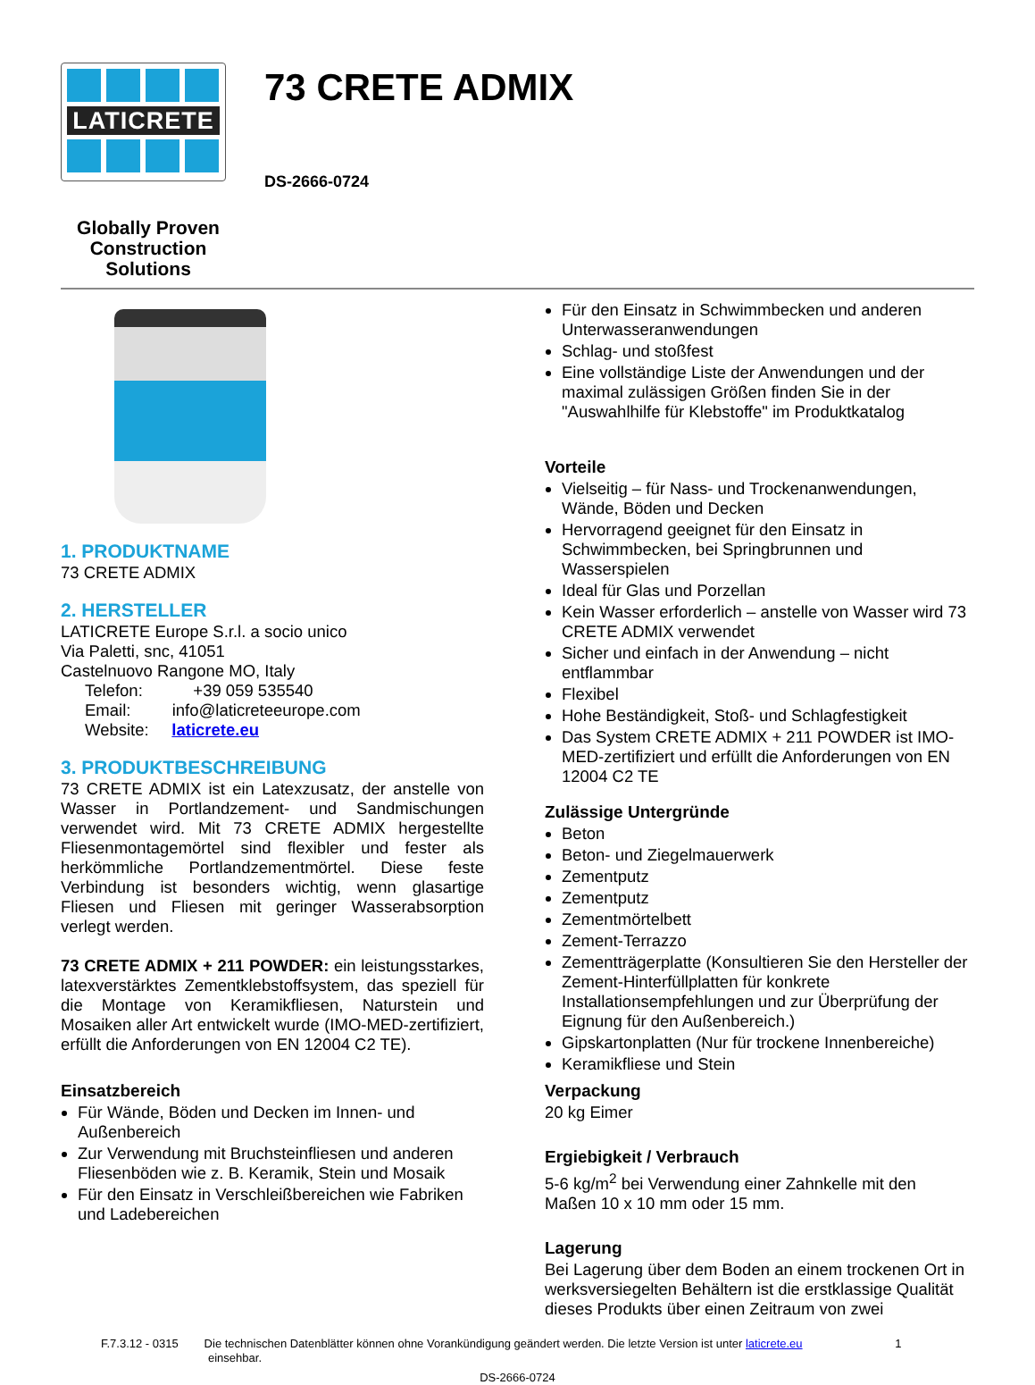LATICRETE
Globally Proven Construction Solutions
73 CRETE ADMIX
DS-2666-0724
1. PRODUKTNAME
73 CRETE ADMIX
2. HERSTELLER
LATICRETE Europe S.r.l. a socio unico
Via Paletti, snc, 41051
Castelnuovo Rangone MO, Italy
Telefon: +39 059 535540
Email: info@laticreteeurope.com
Website: laticrete.eu
3. PRODUKTBESCHREIBUNG
73 CRETE ADMIX ist ein Latexzusatz, der anstelle von Wasser in Portlandzement- und Sandmischungen verwendet wird. Mit 73 CRETE ADMIX hergestellte Fliesenmontagemörtel sind flexibler und fester als herkömmliche Portlandzementmörtel. Diese feste Verbindung ist besonders wichtig, wenn glasartige Fliesen und Fliesen mit geringer Wasserabsorption verlegt werden.
73 CRETE ADMIX + 211 POWDER: ein leistungsstarkes, latexverstärktes Zementklebstoffsystem, das speziell für die Montage von Keramikfliesen, Naturstein und Mosaiken aller Art entwickelt wurde (IMO-MED-zertifiziert, erfüllt die Anforderungen von EN 12004 C2 TE).
Einsatzbereich
Für Wände, Böden und Decken im Innen- und Außenbereich
Zur Verwendung mit Bruchsteinfliesen und anderen Fliesenböden wie z. B. Keramik, Stein und Mosaik
Für den Einsatz in Verschleißbereichen wie Fabriken und Ladebereichen
Für den Einsatz in Schwimmbecken und anderen Unterwasseranwendungen
Schlag- und stoßfest
Eine vollständige Liste der Anwendungen und der maximal zulässigen Größen finden Sie in der "Auswahlhilfe für Klebstoffe" im Produktkatalog
Vorteile
Vielseitig – für Nass- und Trockenanwendungen, Wände, Böden und Decken
Hervorragend geeignet für den Einsatz in Schwimmbecken, bei Springbrunnen und Wasserspielen
Ideal für Glas und Porzellan
Kein Wasser erforderlich – anstelle von Wasser wird 73 CRETE ADMIX verwendet
Sicher und einfach in der Anwendung – nicht entflammbar
Flexibel
Hohe Beständigkeit, Stoß- und Schlagfestigkeit
Das System CRETE ADMIX + 211 POWDER ist IMO-MED-zertifiziert und erfüllt die Anforderungen von EN 12004 C2 TE
Zulässige Untergründe
Beton
Beton- und Ziegelmauerwerk
Zementputz
Zementputz
Zementmörtelbett
Zement-Terrazzo
Zementträgerplatte (Konsultieren Sie den Hersteller der Zement-Hinterfüllplatten für konkrete Installationsempfehlungen und zur Überprüfung der Eignung für den Außenbereich.)
Gipskartonplatten (Nur für trockene Innenbereiche)
Keramikfliese und Stein
Verpackung
20 kg Eimer
Ergiebigkeit / Verbrauch
5-6 kg/m<sup>2</sup> bei Verwendung einer Zahnkelle mit den Maßen 10 x 10 mm oder 15 mm.
Lagerung
Bei Lagerung über dem Boden an einem trockenen Ort in werksversiegelten Behältern ist die erstklassige Qualität dieses Produkts über einen Zeitraum von zwei
F.7.3.12 - 0315 Die technischen Datenblätter können ohne Vorankündigung geändert werden. Die letzte Version ist unter laticrete.eu 1
einsehbar.
DS-2666-0724